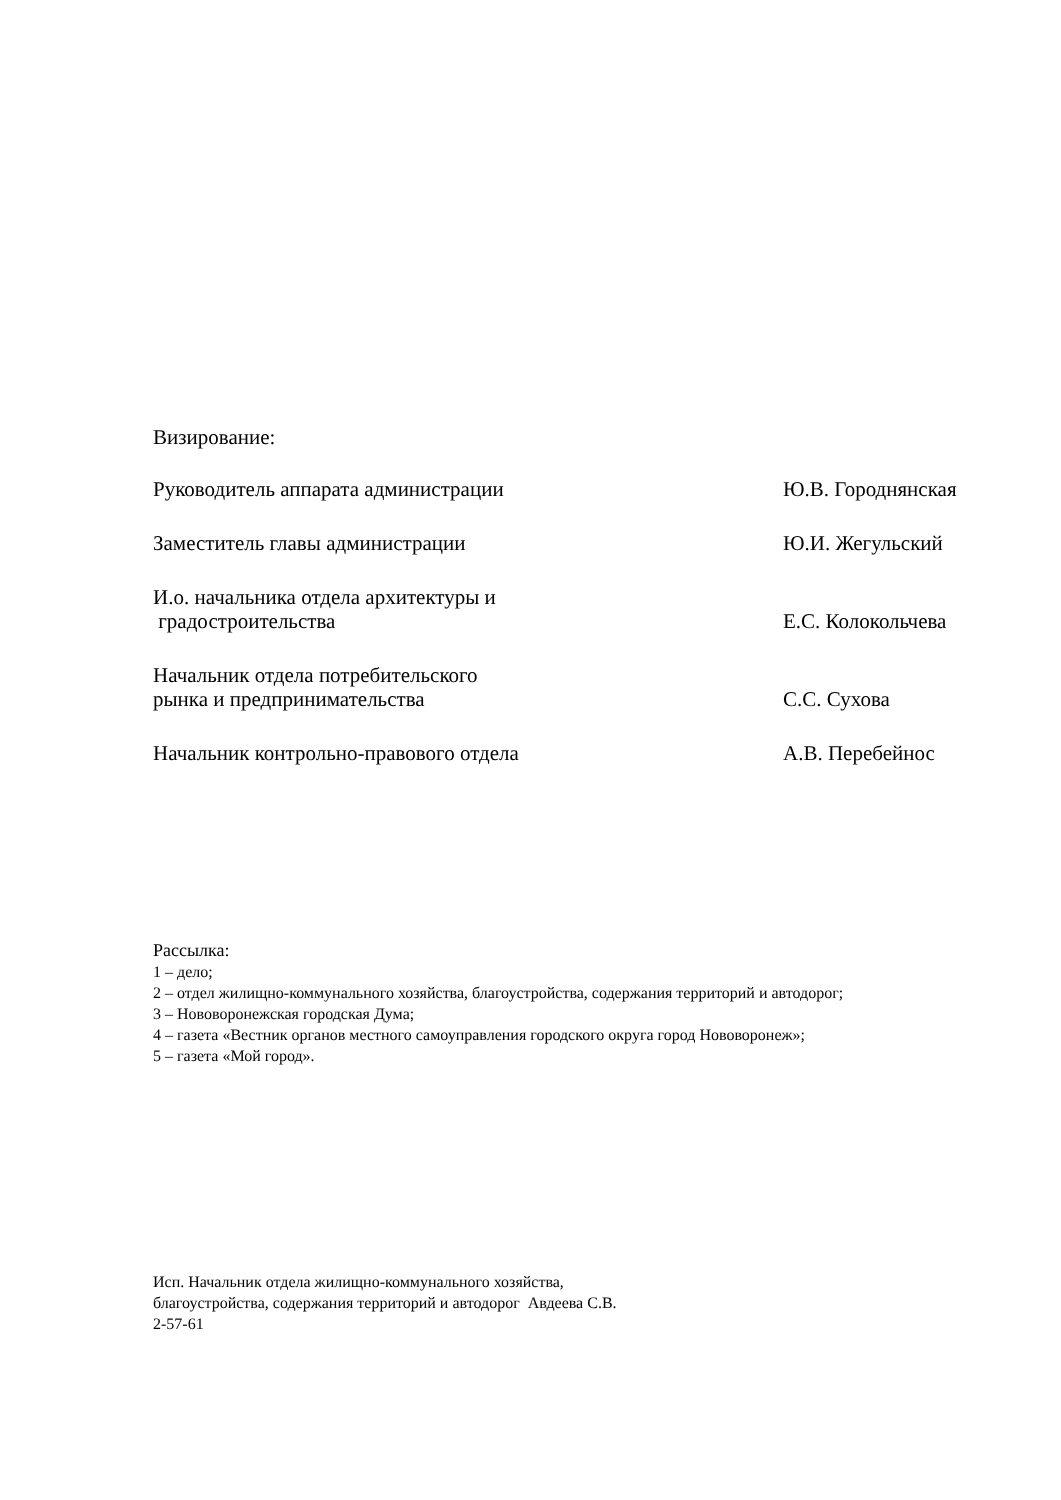Визирование:
Руководитель аппарата администрации Ю.В. Городнянская
Заместитель главы администрации Ю.И. Жегульский
И.о. начальника отдела архитектуры и
градостроительства
Е.С. Колокольчева
Начальник отдела потребительского
рынка и предпринимательства
С.С. Сухова
Начальник контрольно-правового отдела А.В. Перебейнос
Рассылка:
1 – дело;
2 – отдел жилищно-коммунального хозяйства, благоустройства, содержания территорий и автодорог;
3 – Нововоронежская городская Дума;
4 – газета «Вестник органов местного самоуправления городского округа город Нововоронеж»;
5 – газета «Мой город».
Исп. Начальник отдела жилищно-коммунального хозяйства,
благоустройства, содержания территорий и автодорог Авдеева С.В.
2-57-61